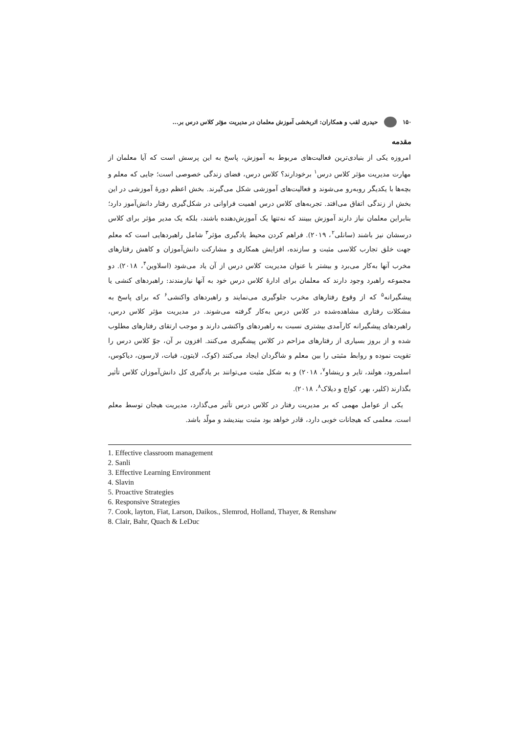۱۵۰ حیدری لقب و همکاران: اثربخشی آموزش معلمان در مدیریت مؤثر کلاس درس بر...
مقدمه
امروزه یکی از بنیادی‌ترین فعالیت‌های مربوط به آموزش، پاسخ به این پرسش است که آیا معلمان از مهارت مدیریت مؤثر کلاس درس<sup>۱</sup> برخودارند؟ کلاس درس، فضای زندگی خصوصی است؛ جایی که معلم و بچه‌ها با یکدیگر روبه‌رو می‌شوند و فعالیت‌های آموزشی شکل می‌گیرند. بخش اعظم دورهٔ آموزشی در این بخش از زندگی اتفاق می‌افتد. تجربه‌های کلاس درس اهمیت فراوانی در شکل‌گیری رفتار دانش‌آموز دارد؛ بنابراین معلمان نیاز دارند آموزش ببینند که نه‌تنها یک آموزش‌دهنده باشند، بلکه یک مدیر مؤثر برای کلاس درسشان نیز باشند (سانلی<sup>۲</sup>، ۲۰۱۹). فراهم کردن محیط یادگیری مؤثر<sup>۳</sup> شامل راهبردهایی است که معلم جهت خلق تجارب کلاسی مثبت و سازنده، افزایش همکاری و مشارکت دانش‌آموزان و کاهش رفتارهای مخرب آنها به‌کار می‌برد و بیشتر با عنوان مدیریت کلاس درس از آن یاد می‌شود (اسلاوین<sup>۴</sup>، ۲۰۱۸). دو مجموعه راهبرد وجود دارند که معلمان برای ادارهٔ کلاس درس خود به آنها نیازمندند: راهبردهای کنشی یا پیشگیرانه<sup>۵</sup> که از وقوع رفتارهای مخرب جلوگیری می‌نمایند و راهبردهای واکنشی<sup>۶</sup> که برای پاسخ به مشکلات رفتاری مشاهده‌شده در کلاس درس به‌کار گرفته می‌شوند. در مدیریت مؤثر کلاس درس، راهبردهای پیشگیرانه کارآمدی بیشتری نسبت به راهبردهای واکنشی دارند و موجب ارتقای رفتارهای مطلوب شده و از بروز بسیاری از رفتارهای مزاحم در کلاس پیشگیری می‌کنند. افزون بر آن، جوّ کلاس درس را تقویت نموده و روابط مثبتی را بین معلم و شاگردان ایجاد می‌کنند (کوک، لایتون، فیات، لارسون، دیاکوس، اسلمرود، هولند، تایر و رینشاو<sup>۷</sup>، ۲۰۱۸) و به شکل مثبت می‌توانند بر یادگیری کل دانش‌آموزان کلاس تأثیر بگذارند (کلیر، بهر، کواچ و دیلاک<sup>۸</sup>، ۲۰۱۸).
یکی از عوامل مهمی که بر مدیریت رفتار در کلاس درس تأثیر می‌گذارد، مدیریت هیجان توسط معلم است. معلمی که هیجانات خوبی دارد، قادر خواهد بود مثبت بیندیشد و مولّد باشد.
1. Effective classroom management
2. Sanli
3. Effective Learning Environment
4. Slavin
5. Proactive Strategies
6. Responsive Strategies
7. Cook, layton, Fiat, Larson, Daikos., Slemrod, Holland, Thayer, & Renshaw
8. Clair, Bahr, Quach & LeDuc